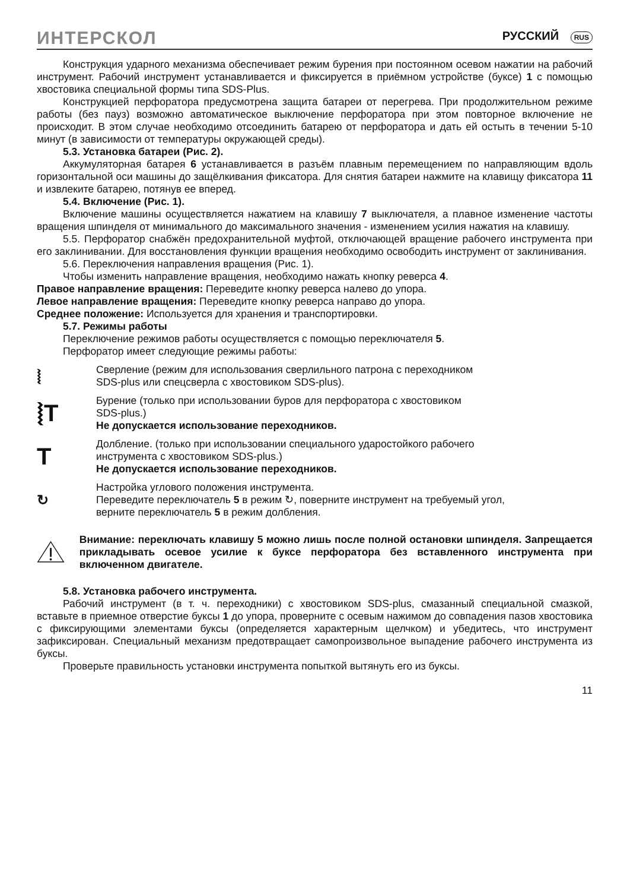ИНТЕРСКОЛ РУССКИЙ RUS
Конструкция ударного механизма обеспечивает режим бурения при постоянном осевом нажатии на рабочий инструмент. Рабочий инструмент устанавливается и фиксируется в приёмном устройстве (буксе) 1 с помощью хвостовика специальной формы типа SDS-Plus.
Конструкцией перфоратора предусмотрена защита батареи от перегрева. При продолжительном режиме работы (без пауз) возможно автоматическое выключение перфоратора при этом повторное включение не происходит. В этом случае необходимо отсоединить батарею от перфоратора и дать ей остыть в течении 5-10 минут (в зависимости от температуры окружающей среды).
5.3. Установка батареи (Рис. 2).
Аккумуляторная батарея 6 устанавливается в разъём плавным перемещением по направляющим вдоль горизонтальной оси машины до защёлкивания фиксатора. Для снятия батареи нажмите на клавищу фиксатора 11 и извлеките батарею, потянув ее вперед.
5.4. Включение (Рис. 1).
Включение машины осуществляется нажатием на клавишу 7 выключателя, а плавное изменение частоты вращения шпинделя от минимального до максимального значения - изменением усилия нажатия на клавишу.
5.5. Перфоратор снабжён предохранительной муфтой, отключающей вращение рабочего инструмента при его заклинивании. Для восстановления функции вращения необходимо освободить инструмент от заклинивания.
5.6. Переключения направления вращения (Рис. 1).
Чтобы изменить направление вращения, необходимо нажать кнопку реверса 4.
Правое направление вращения: Переведите кнопку реверса налево до упора.
Левое направление вращения: Переведите кнопку реверса направо до упора.
Среднее положение: Используется для хранения и транспортировки.
5.7. Режимы работы
Переключение режимов работы осуществляется с помощью переключателя 5.
Перфоратор имеет следующие режимы работы:
⦚
Сверление (режим для использования сверлильного патрона с переходником
SDS-plus или спецсверла с хвостовиком SDS-plus).
⦚T
Бурение (только при использовании буров для перфоратора с хвостовиком
SDS-plus.)
Не допускается использование переходников.
T
Долбление. (только при использовании специального ударостойкого рабочего
инструмента с хвостовиком SDS-plus.)
Не допускается использование переходников.
↻
Настройка углового положения инструмента.
Переведите переключатель 5 в режим ↻, поверните инструмент на требуемый угол,
верните переключатель 5 в режим долбления.
Внимание: переключать клавишу 5 можно лишь после полной остановки шпинделя. Запрещается прикладывать осевое усилие к буксе перфоратора без вставленного инструмента при включенном двигателе.
5.8. Установка рабочего инструмента.
Рабочий инструмент (в т. ч. переходники) с хвостовиком SDS-plus, смазанный специальной смазкой, вставьте в приемное отверстие буксы 1 до упора, проверните с осевым нажимом до совпадения пазов хвостовика с фиксирующими элементами буксы (определяется характерным щелчком) и убедитесь, что инструмент зафиксирован. Специальный механизм предотвращает самопроизвольное выпадение рабочего инструмента из буксы.
Проверьте правильность установки инструмента попыткой вытянуть его из буксы.
11